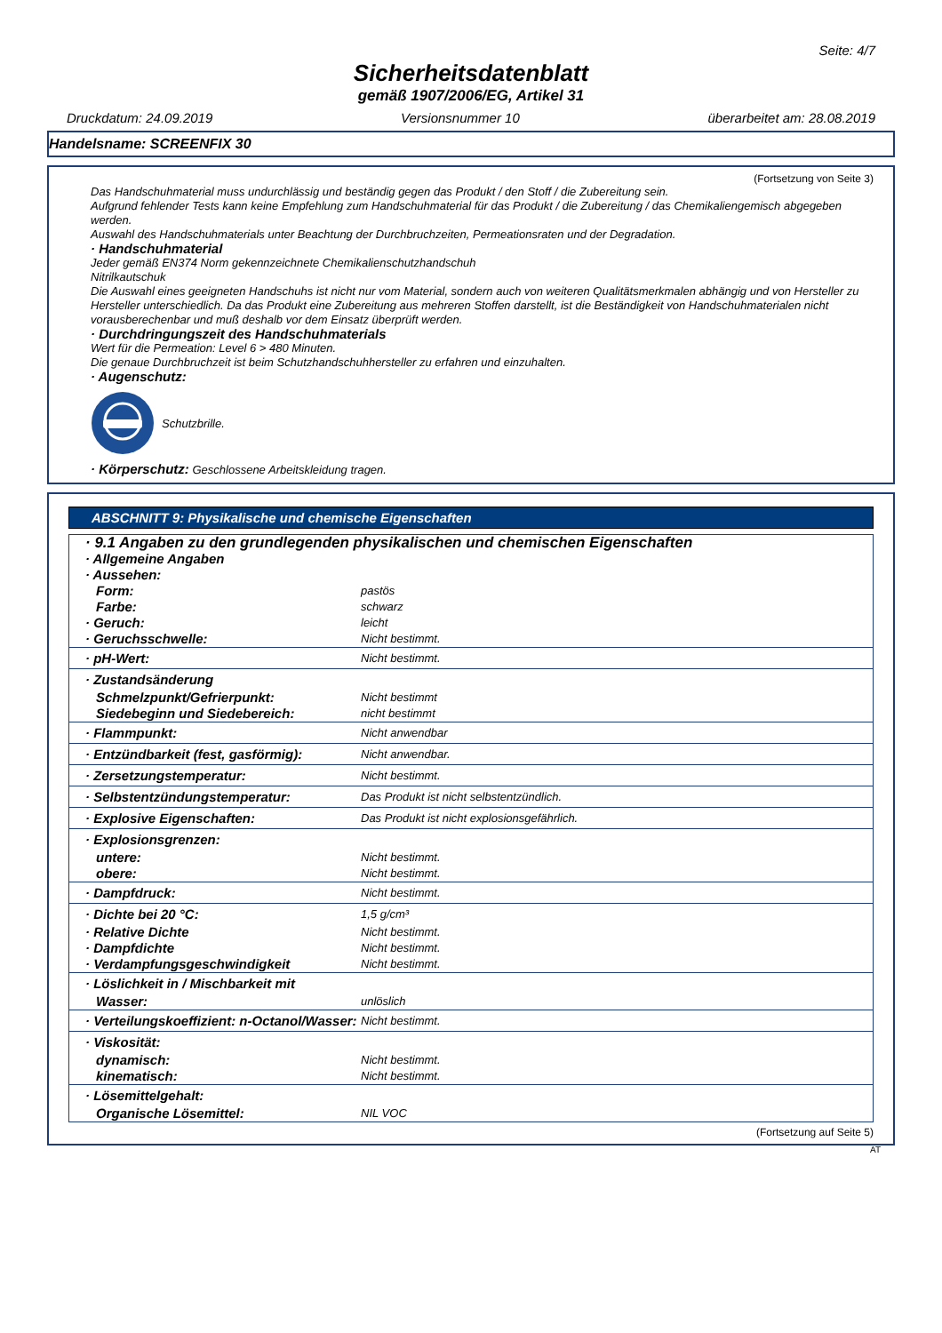Seite: 4/7
Sicherheitsdatenblatt
gemäß 1907/2006/EG, Artikel 31
Druckdatum: 24.09.2019 Versionsnummer 10 überarbeitet am: 28.08.2019
Handelsname: SCREENFIX 30
(Fortsetzung von Seite 3)
Das Handschuhmaterial muss undurchlässig und beständig gegen das Produkt / den Stoff / die Zubereitung sein.
Aufgrund fehlender Tests kann keine Empfehlung zum Handschuhmaterial für das Produkt / die Zubereitung / das Chemikaliengemisch abgegeben werden.
Auswahl des Handschuhmaterials unter Beachtung der Durchbruchzeiten, Permeationsraten und der Degradation.
· Handschuhmaterial
Jeder gemäß EN374 Norm gekennzeichnete Chemikalienschutzhandschuh
Nitrilkautschuk
Die Auswahl eines geeigneten Handschuhs ist nicht nur vom Material, sondern auch von weiteren Qualitätsmerkmalen abhängig und von Hersteller zu Hersteller unterschiedlich. Da das Produkt eine Zubereitung aus mehreren Stoffen darstellt, ist die Beständigkeit von Handschuhmaterialen nicht vorausberechenbar und muß deshalb vor dem Einsatz überprüft werden.
· Durchdringungszeit des Handschuhmaterials
Wert für die Permeation: Level 6 > 480 Minuten.
Die genaue Durchbruchzeit ist beim Schutzhandschuhhersteller zu erfahren und einzuhalten.
· Augenschutz:
Schutzbrille.
· Körperschutz: Geschlossene Arbeitskleidung tragen.
ABSCHNITT 9: Physikalische und chemische Eigenschaften
| · 9.1 Angaben zu den grundlegenden physikalischen und chemischen Eigenschaften | |
| · Allgemeine Angaben | |
| · Aussehen: | |
| Form: | pastös |
| Farbe: | schwarz |
| · Geruch: | leicht |
| · Geruchsschwelle: | Nicht bestimmt. |
| · pH-Wert: | Nicht bestimmt. |
| · Zustandsänderung | |
| Schmelzpunkt/Gefrierpunkt: | Nicht bestimmt |
| Siedebeginn und Siedebereich: | nicht bestimmt |
| · Flammpunkt: | Nicht anwendbar |
| · Entzündbarkeit (fest, gasförmig): | Nicht anwendbar. |
| · Zersetzungstemperatur: | Nicht bestimmt. |
| · Selbstentzündungstemperatur: | Das Produkt ist nicht selbstentzündlich. |
| · Explosive Eigenschaften: | Das Produkt ist nicht explosionsgefährlich. |
| · Explosionsgrenzen: | |
| untere: | Nicht bestimmt. |
| obere: | Nicht bestimmt. |
| · Dampfdruck: | Nicht bestimmt. |
| · Dichte bei 20 °C: | 1,5 g/cm³ |
| · Relative Dichte | Nicht bestimmt. |
| · Dampfdichte | Nicht bestimmt. |
| · Verdampfungsgeschwindigkeit | Nicht bestimmt. |
| · Löslichkeit in / Mischbarkeit mit | |
| Wasser: | unlöslich |
| · Verteilungskoeffizient: n-Octanol/Wasser: | Nicht bestimmt. |
| · Viskosität: | |
| dynamisch: | Nicht bestimmt. |
| kinematisch: | Nicht bestimmt. |
| · Lösemittelgehalt: | |
| Organische Lösemittel: | NIL VOC |
(Fortsetzung auf Seite 5)
AT